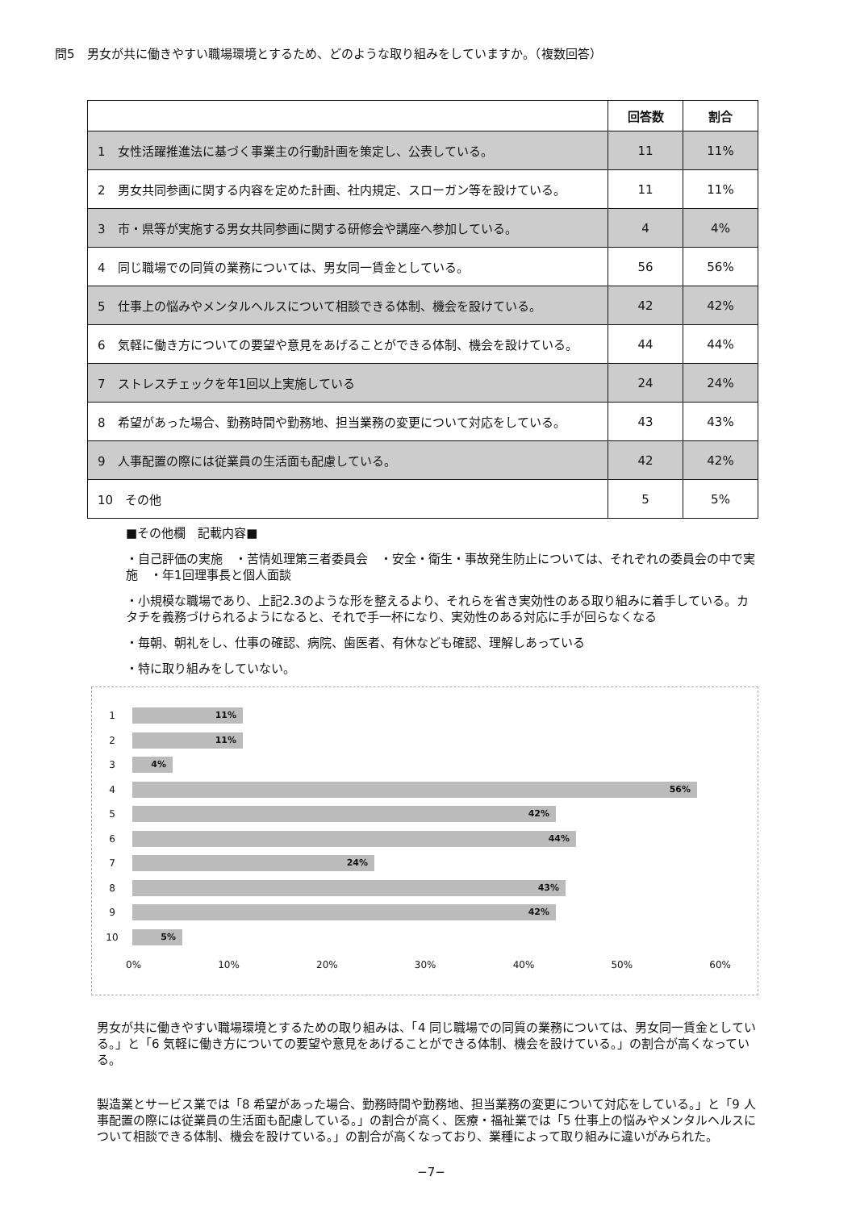問5　男女が共に働きやすい職場環境とするため、どのような取り組みをしていますか。（複数回答）
| | 回答数 | 割合 |
| --- | --- | --- |
| 1 女性活躍推進法に基づく事業主の行動計画を策定し、公表している。 | 11 | 11% |
| 2 男女共同参画に関する内容を定めた計画、社内規定、スローガン等を設けている。 | 11 | 11% |
| 3 市・県等が実施する男女共同参画に関する研修会や講座へ参加している。 | 4 | 4% |
| 4 同じ職場での同質の業務については、男女同一賃金としている。 | 56 | 56% |
| 5 仕事上の悩みやメンタルヘルスについて相談できる体制、機会を設けている。 | 42 | 42% |
| 6 気軽に働き方についての要望や意見をあげることができる体制、機会を設けている。 | 44 | 44% |
| 7 ストレスチェックを年1回以上実施している | 24 | 24% |
| 8 希望があった場合、勤務時間や勤務地、担当業務の変更について対応をしている。 | 43 | 43% |
| 9 人事配置の際には従業員の生活面も配慮している。 | 42 | 42% |
| 10 その他 | 5 | 5% |
■その他欄　記載内容■
・自己評価の実施　・苦情処理第三者委員会　・安全・衛生・事故発生防止については、それぞれの委員会の中で実施　・年1回理事長と個人面談
・小規模な職場であり、上記2.3のような形を整えるより、それらを省き実効性のある取り組みに着手している。カタチを義務づけられるようになると、それで手一杯になり、実効性のある対応に手が回らなくなる
・毎朝、朝礼をし、仕事の確認、病院、歯医者、有休なども確認、理解しあっている
・特に取り組みをしていない。
1
11%
2
11%
3
4%
4
56%
5
42%
6
44%
7
24%
8
43%
9
42%
10
5%
0% 10% 20% 30% 40% 50% 60%
男女が共に働きやすい職場環境とするための取り組みは、「4 同じ職場での同質の業務については、男女同一賃金としている。」と「6 気軽に働き方についての要望や意見をあげることができる体制、機会を設けている。」の割合が高くなっている。
製造業とサービス業では「8 希望があった場合、勤務時間や勤務地、担当業務の変更について対応をしている。」と「9 人事配置の際には従業員の生活面も配慮している。」の割合が高く、医療・福祉業では「5 仕事上の悩みやメンタルヘルスについて相談できる体制、機会を設けている。」の割合が高くなっており、業種によって取り組みに違いがみられた。
−7−